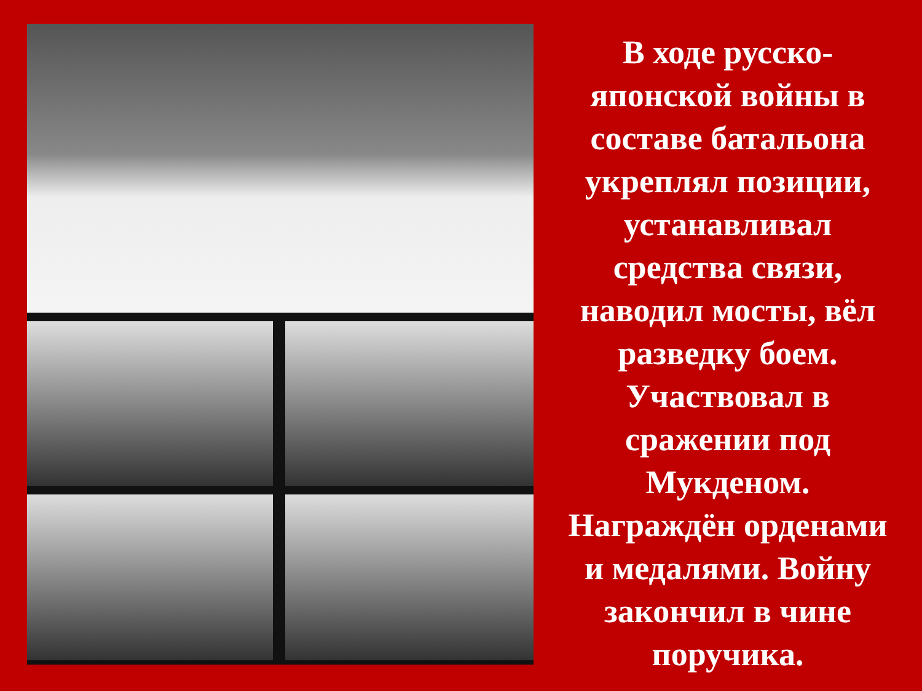В ходе русско-
японской войны в
составе батальона
укреплял позиции,
устанавливал
средства связи,
наводил мосты, вёл
разведку боем.
Участвовал в
сражении под
Мукденом.
Награждён орденами
и медалями. Войну
закончил в чине
поручика.